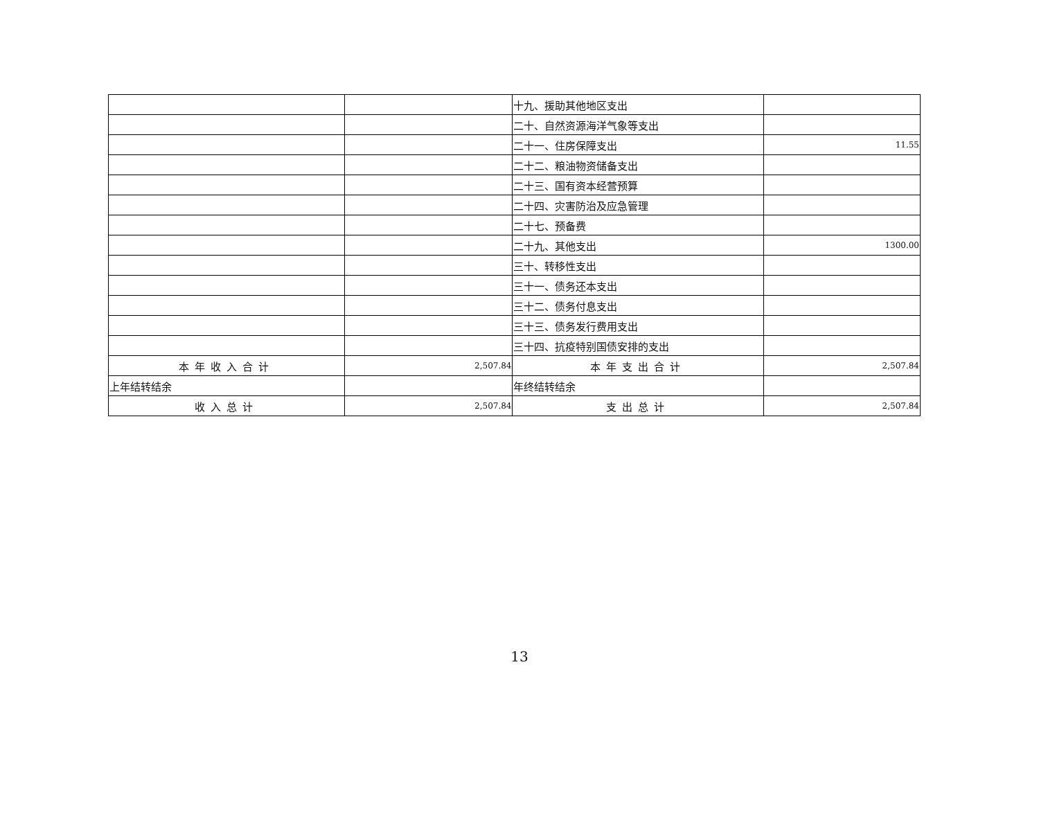| | | 十九、援助其他地区支出 | |
| | | 二十、自然资源海洋气象等支出 | |
| | | 二十一、住房保障支出 | 11.55 |
| | | 二十二、粮油物资储备支出 | |
| | | 二十三、国有资本经营预算 | |
| | | 二十四、灾害防治及应急管理 | |
| | | 二十七、预备费 | |
| | | 二十九、其他支出 | 1300.00 |
| | | 三十、转移性支出 | |
| | | 三十一、债务还本支出 | |
| | | 三十二、债务付息支出 | |
| | | 三十三、债务发行费用支出 | |
| | | 三十四、抗疫特别国债安排的支出 | |
| 本年收入合计 | 2,507.84 | 本年支出合计 | 2,507.84 |
| 上年结转结余 | | 年终结转结余 | |
| 收入总计 | 2,507.84 | 支出总计 | 2,507.84 |
13